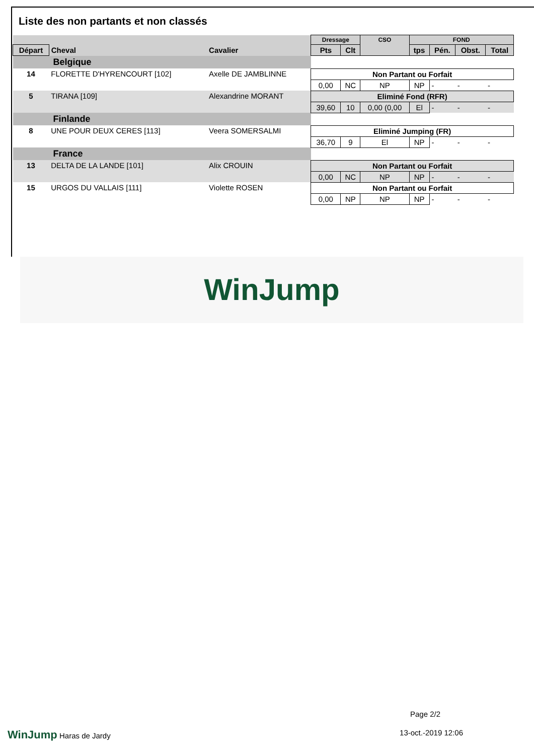Liste des non partants et non classés
| | | | Dressage | | CSO | FOND | | | |
| --- | --- | --- | --- | --- | --- | --- | --- | --- | --- |
| Départ | Cheval | Cavalier | Pts | Clt | | tps | Pén. | Obst. | Total |
| Belgique | | | | | | | | | |
| 14 | FLORETTE D'HYRENCOURT [102] | Axelle DE JAMBLINNE | Non Partant ou Forfait | | | | | | |
| | | | 0,00 | NC | NP | NP | - | - | - |
| 5 | TIRANA [109] | Alexandrine MORANT | Eliminé Fond (RFR) | | | | | | |
| | | | 39,60 | 10 | 0,00 (0,00 | El | - | - | - |
| Finlande | | | | | | | | | |
| 8 | UNE POUR DEUX CERES [113] | Veera SOMERSALMI | Eliminé Jumping (FR) | | | | | | |
| | | | 36,70 | 9 | El | NP | - | - | - |
| France | | | | | | | | | |
| 13 | DELTA DE LA LANDE [101] | Alix CROUIN | Non Partant ou Forfait | | | | | | |
| | | | 0,00 | NC | NP | NP | - | - | - |
| 15 | URGOS DU VALLAIS [111] | Violette ROSEN | Non Partant ou Forfait | | | | | | |
| | | | 0,00 | NP | NP | NP | - | - | - |
WinJump
Page 2/2
WinJump Haras de Jardy 13-oct.-2019 12:06